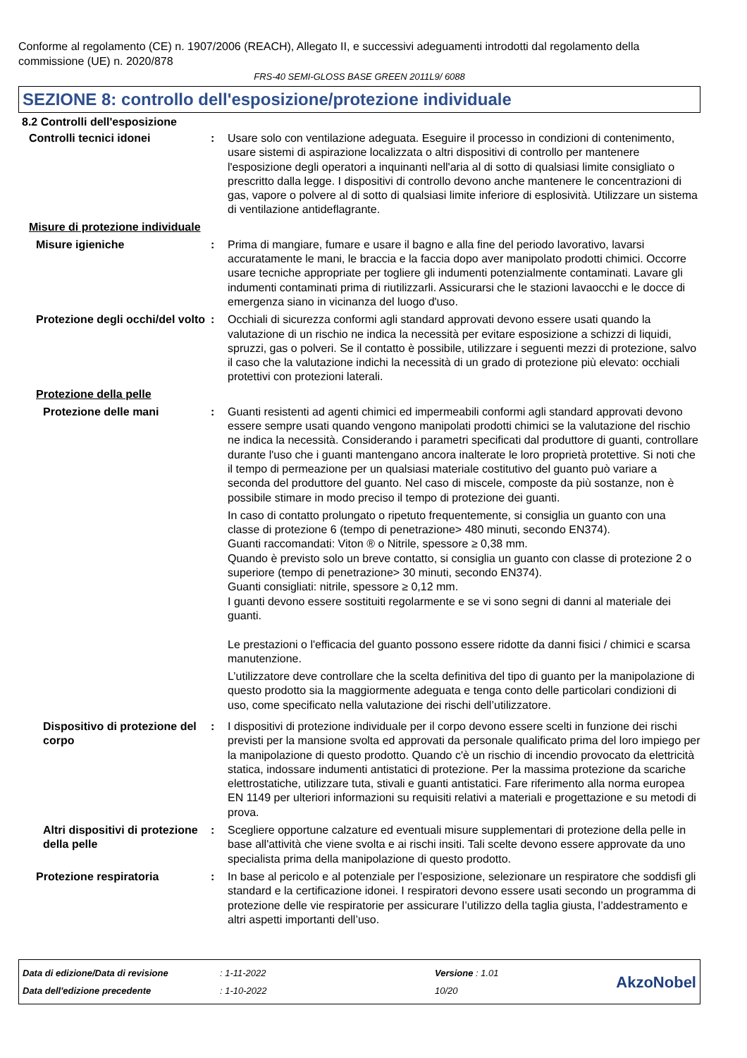Conforme al regolamento (CE) n. 1907/2006 (REACH), Allegato II, e successivi adeguamenti introdotti dal regolamento della commissione (UE) n. 2020/878
FRS-40 SEMI-GLOSS BASE GREEN 2011L9/ 6088
SEZIONE 8: controllo dell'esposizione/protezione individuale
8.2 Controlli dell'esposizione
Controlli tecnici idonei : Usare solo con ventilazione adeguata. Eseguire il processo in condizioni di contenimento, usare sistemi di aspirazione localizzata o altri dispositivi di controllo per mantenere l'esposizione degli operatori a inquinanti nell'aria al di sotto di qualsiasi limite consigliato o prescritto dalla legge. I dispositivi di controllo devono anche mantenere le concentrazioni di gas, vapore o polvere al di sotto di qualsiasi limite inferiore di esplosività. Utilizzare un sistema di ventilazione antideflagrante.
Misure di protezione individuale
Misure igieniche : Prima di mangiare, fumare e usare il bagno e alla fine del periodo lavorativo, lavarsi accuratamente le mani, le braccia e la faccia dopo aver manipolato prodotti chimici. Occorre usare tecniche appropriate per togliere gli indumenti potenzialmente contaminati. Lavare gli indumenti contaminati prima di riutilizzarli. Assicurarsi che le stazioni lavaocchi e le docce di emergenza siano in vicinanza del luogo d'uso.
Protezione degli occhi/del volto
: Occhiali di sicurezza conformi agli standard approvati devono essere usati quando la valutazione di un rischio ne indica la necessità per evitare esposizione a schizzi di liquidi, spruzzi, gas o polveri. Se il contatto è possibile, utilizzare i seguenti mezzi di protezione, salvo il caso che la valutazione indichi la necessità di un grado di protezione più elevato: occhiali protettivi con protezioni laterali.
Protezione della pelle
Protezione delle mani : Guanti resistenti ad agenti chimici ed impermeabili conformi agli standard approvati devono essere sempre usati quando vengono manipolati prodotti chimici se la valutazione del rischio ne indica la necessità. Considerando i parametri specificati dal produttore di guanti, controllare durante l'uso che i guanti mantengano ancora inalterate le loro proprietà protettive. Si noti che il tempo di permeazione per un qualsiasi materiale costitutivo del guanto può variare a seconda del produttore del guanto. Nel caso di miscele, composte da più sostanze, non è possibile stimare in modo preciso il tempo di protezione dei guanti.
In caso di contatto prolungato o ripetuto frequentemente, si consiglia un guanto con una classe di protezione 6 (tempo di penetrazione> 480 minuti, secondo EN374).
Guanti raccomandati: Viton ® o Nitrile, spessore ≥ 0,38 mm.
Quando è previsto solo un breve contatto, si consiglia un guanto con classe di protezione 2 o superiore (tempo di penetrazione> 30 minuti, secondo EN374).
Guanti consigliati: nitrile, spessore ≥ 0,12 mm.
I guanti devono essere sostituiti regolarmente e se vi sono segni di danni al materiale dei guanti.
Le prestazioni o l'efficacia del guanto possono essere ridotte da danni fisici / chimici e scarsa manutenzione.
L’utilizzatore deve controllare che la scelta definitiva del tipo di guanto per la manipolazione di questo prodotto sia la maggiormente adeguata e tenga conto delle particolari condizioni di uso, come specificato nella valutazione dei rischi dell’utilizzatore.
Dispositivo di protezione del corpo
: I dispositivi di protezione individuale per il corpo devono essere scelti in funzione dei rischi previsti per la mansione svolta ed approvati da personale qualificato prima del loro impiego per la manipolazione di questo prodotto. Quando c'è un rischio di incendio provocato da elettricità statica, indossare indumenti antistatici di protezione. Per la massima protezione da scariche elettrostatiche, utilizzare tuta, stivali e guanti antistatici. Fare riferimento alla norma europea EN 1149 per ulteriori informazioni su requisiti relativi a materiali e progettazione e su metodi di prova.
Altri dispositivi di protezione della pelle
: Scegliere opportune calzature ed eventuali misure supplementari di protezione della pelle in base all'attività che viene svolta e ai rischi insiti. Tali scelte devono essere approvate da uno specialista prima della manipolazione di questo prodotto.
Protezione respiratoria : In base al pericolo e al potenziale per l’esposizione, selezionare un respiratore che soddisfi gli standard e la certificazione idonei. I respiratori devono essere usati secondo un programma di protezione delle vie respiratorie per assicurare l’utilizzo della taglia giusta, l’addestramento e altri aspetti importanti dell’uso.
Data di edizione/Data di revisione
Data dell'edizione precedente
: 1-11-2022
: 1-10-2022
Versione : 1.01
10/20
AkzoNobel